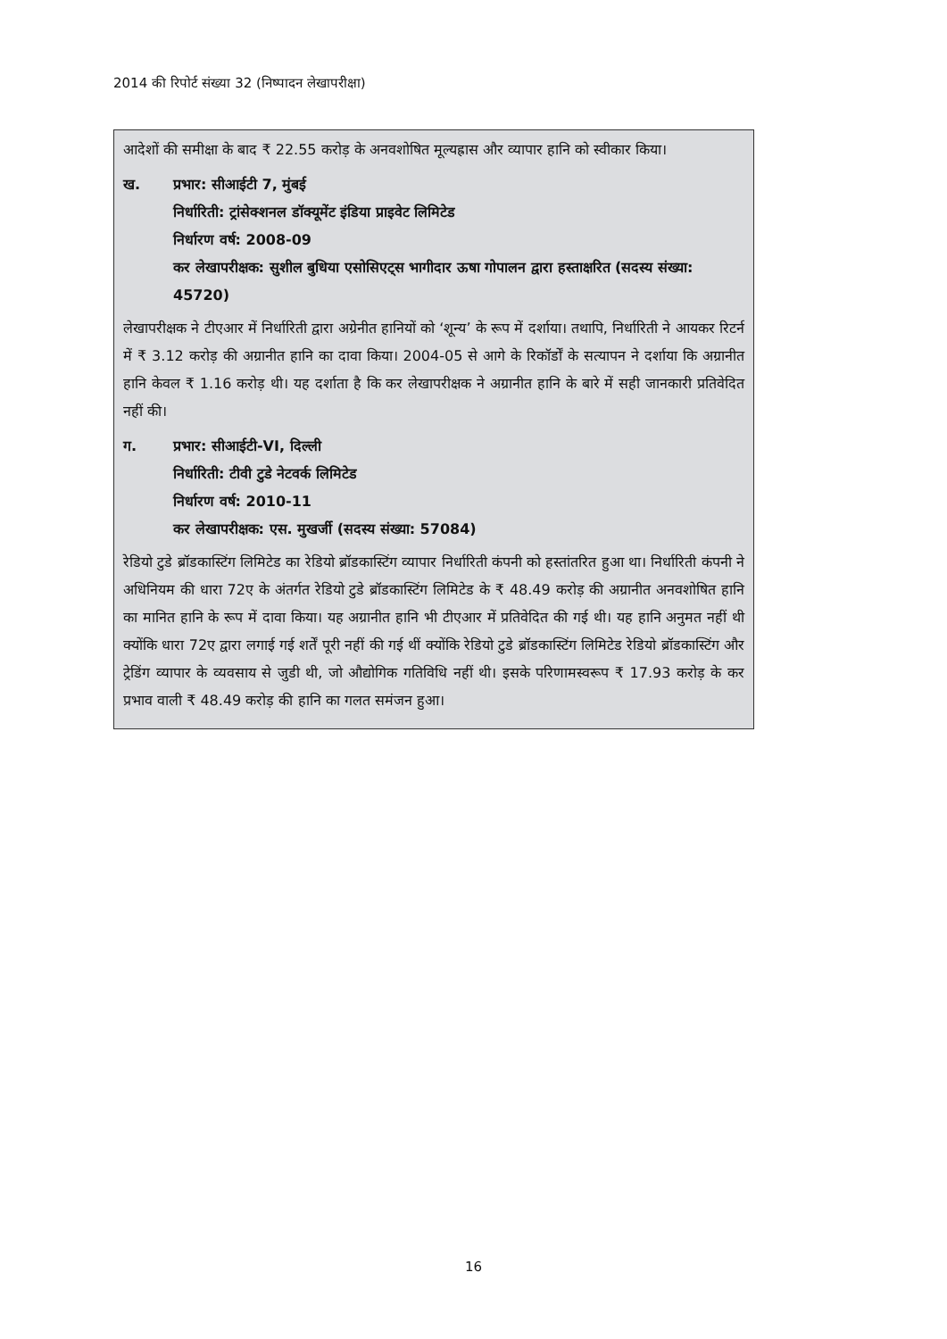2014 की रिपोर्ट संख्या 32 (निष्पादन लेखापरीक्षा)
आदेशों की समीक्षा के बाद ₹ 22.55 करोड़ के अनवशोषित मूल्यह्रास और व्यापार हानि को स्वीकार किया।
ख. प्रभार: सीआईटी 7, मुंबई
निर्धारिती: ट्रांसेक्शनल डॉक्यूमेंट इंडिया प्राइवेट लिमिटेड
निर्धारण वर्ष: 2008-09
कर लेखापरीक्षक: सुशील बुधिया एसोसिएट्स भागीदार ऊषा गोपालन द्वारा हस्ताक्षरित (सदस्य संख्या: 45720)
लेखापरीक्षक ने टीएआर में निर्धारिती द्वारा अग्रेनीत हानियों को ‘शून्य’ के रूप में दर्शाया। तथापि, निर्धारिती ने आयकर रिटर्न में ₹ 3.12 करोड़ की अग्रानीत हानि का दावा किया। 2004-05 से आगे के रिकॉर्डों के सत्यापन ने दर्शाया कि अग्रानीत हानि केवल ₹ 1.16 करोड़ थी। यह दर्शाता है कि कर लेखापरीक्षक ने अग्रानीत हानि के बारे में सही जानकारी प्रतिवेदित नहीं की।
ग. प्रभार: सीआईटी-VI, दिल्ली
निर्धारिती: टीवी टुडे नेटवर्क लिमिटेड
निर्धारण वर्ष: 2010-11
कर लेखापरीक्षक: एस. मुखर्जी (सदस्य संख्या: 57084)
रेडियो टुडे ब्रॉडकास्टिंग लिमिटेड का रेडियो ब्रॉडकास्टिंग व्यापार निर्धारिती कंपनी को हस्तांतरित हुआ था। निर्धारिती कंपनी ने अधिनियम की धारा 72ए के अंतर्गत रेडियो टुडे ब्रॉडकास्टिंग लिमिटेड के ₹ 48.49 करोड़ की अग्रानीत अनवशोषित हानि का मानित हानि के रूप में दावा किया। यह अग्रानीत हानि भी टीएआर में प्रतिवेदित की गई थी। यह हानि अनुमत नहीं थी क्योंकि धारा 72ए द्वारा लगाई गई शर्तें पूरी नहीं की गई थीं क्योंकि रेडियो टुडे ब्रॉडकास्टिंग लिमिटेड रेडियो ब्रॉडकास्टिंग और ट्रेडिंग व्यापार के व्यवसाय से जुडी थी, जो औद्योगिक गतिविधि नहीं थी। इसके परिणामस्वरूप ₹ 17.93 करोड़ के कर प्रभाव वाली ₹ 48.49 करोड़ की हानि का गलत समंजन हुआ।
16